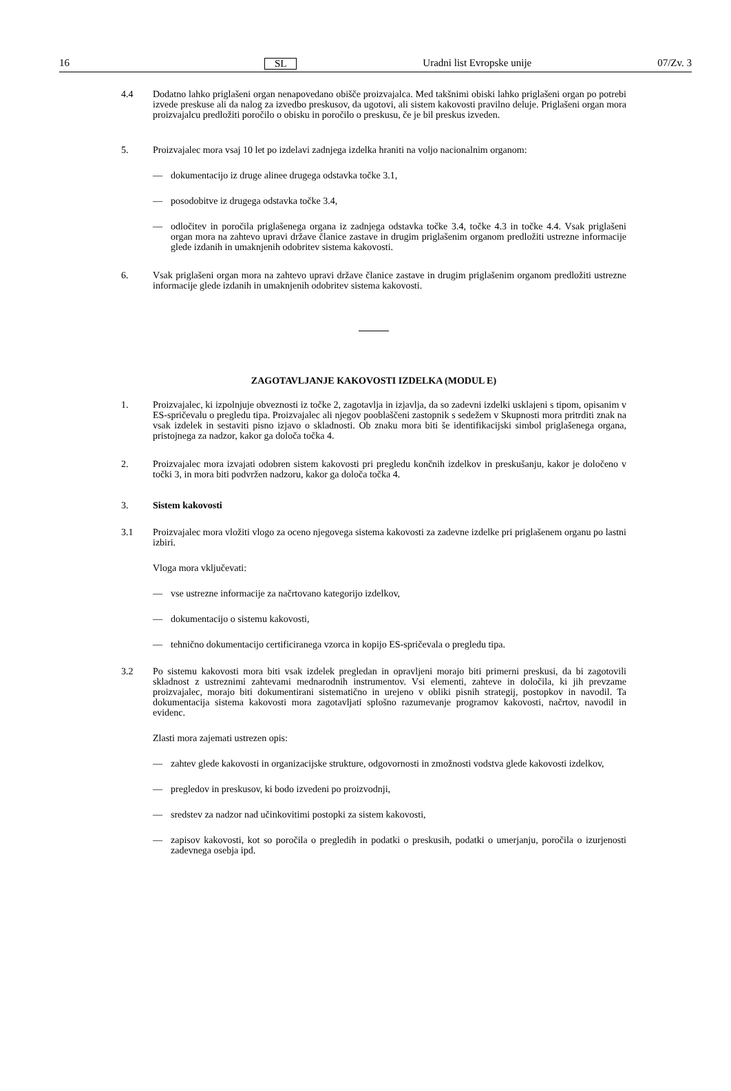16 SL Uradni list Evropske unije 07/Zv. 3
4.4 Dodatno lahko priglašeni organ nenapovedano obišče proizvajalca. Med takšnimi obiski lahko priglašeni organ po potrebi izvede preskuse ali da nalog za izvedbo preskusov, da ugotovi, ali sistem kakovosti pravilno deluje. Priglašeni organ mora proizvajalcu predložiti poročilo o obisku in poročilo o preskusu, če je bil preskus izveden.
5. Proizvajalec mora vsaj 10 let po izdelavi zadnjega izdelka hraniti na voljo nacionalnim organom:
— dokumentacijo iz druge alinee drugega odstavka točke 3.1,
— posodobitve iz drugega odstavka točke 3.4,
— odločitev in poročila priglašenega organa iz zadnjega odstavka točke 3.4, točke 4.3 in točke 4.4. Vsak priglašeni organ mora na zahtevo upravi države članice zastave in drugim priglašenim organom predložiti ustrezne informacije glede izdanih in umaknjenih odobritev sistema kakovosti.
6. Vsak priglašeni organ mora na zahtevo upravi države članice zastave in drugim priglašenim organom predložiti ustrezne informacije glede izdanih in umaknjenih odobritev sistema kakovosti.
ZAGOTAVLJANJE KAKOVOSTI IZDELKA (MODUL E)
1. Proizvajalec, ki izpolnjuje obveznosti iz točke 2, zagotavlja in izjavlja, da so zadevni izdelki usklajeni s tipom, opisanim v ES-spričevalu o pregledu tipa. Proizvajalec ali njegov pooblaščeni zastopnik s sedežem v Skupnosti mora pritrditi znak na vsak izdelek in sestaviti pisno izjavo o skladnosti. Ob znaku mora biti še identifikacijski simbol priglašenega organa, pristojnega za nadzor, kakor ga določa točka 4.
2. Proizvajalec mora izvajati odobren sistem kakovosti pri pregledu končnih izdelkov in preskušanju, kakor je določeno v točki 3, in mora biti podvržen nadzoru, kakor ga določa točka 4.
3. Sistem kakovosti
3.1 Proizvajalec mora vložiti vlogo za oceno njegovega sistema kakovosti za zadevne izdelke pri priglašenem organu po lastni izbiri.
Vloga mora vključevati:
— vse ustrezne informacije za načrtovano kategorijo izdelkov,
— dokumentacijo o sistemu kakovosti,
— tehnično dokumentacijo certificiranega vzorca in kopijo ES-spričevala o pregledu tipa.
3.2 Po sistemu kakovosti mora biti vsak izdelek pregledan in opravljeni morajo biti primerni preskusi, da bi zagotovili skladnost z ustreznimi zahtevami mednarodnih instrumentov. Vsi elementi, zahteve in določila, ki jih prevzame proizvajalec, morajo biti dokumentirani sistematično in urejeno v obliki pisnih strategij, postopkov in navodil. Ta dokumentacija sistema kakovosti mora zagotavljati splošno razumevanje programov kakovosti, načrtov, navodil in evidenc.
Zlasti mora zajemati ustrezen opis:
— zahtev glede kakovosti in organizacijske strukture, odgovornosti in zmožnosti vodstva glede kakovosti izdelkov,
— pregledov in preskusov, ki bodo izvedeni po proizvodnji,
— sredstev za nadzor nad učinkovitimi postopki za sistem kakovosti,
— zapisov kakovosti, kot so poročila o pregledih in podatki o preskusih, podatki o umerjanju, poročila o izurjenosti zadevnega osebja ipd.